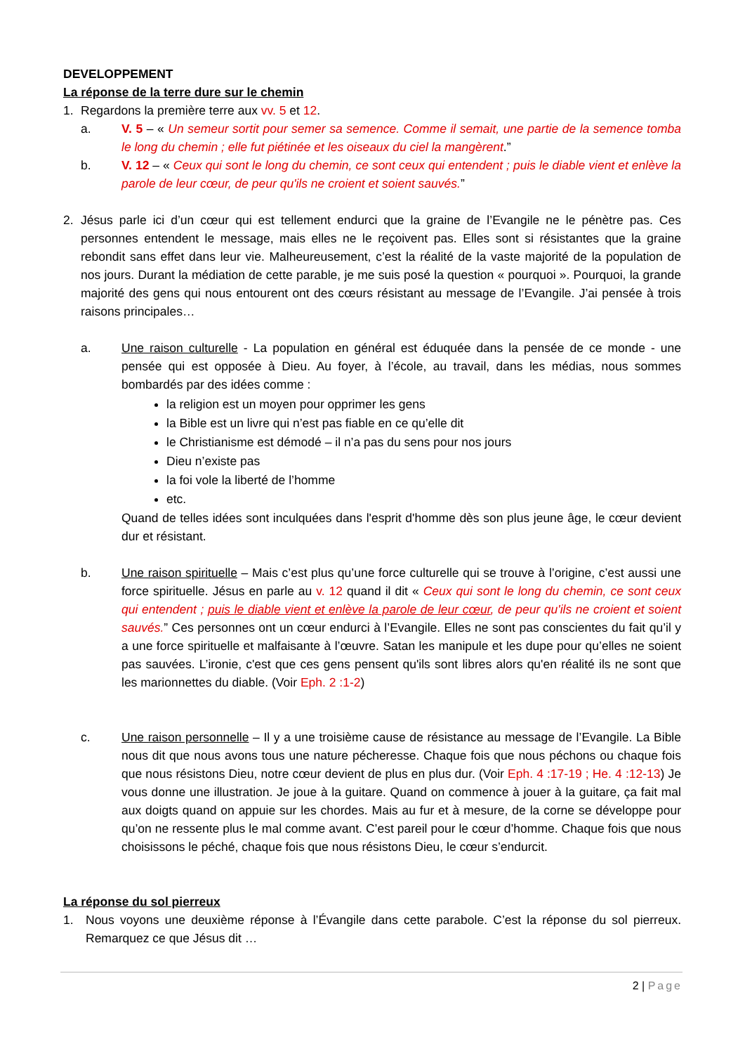DEVELOPPEMENT
La réponse de la terre dure sur le chemin
1. Regardons la première terre aux vv. 5 et 12.
a. V. 5 – « Un semeur sortit pour semer sa semence. Comme il semait, une partie de la semence tomba le long du chemin ; elle fut piétinée et les oiseaux du ciel la mangèrent.”
b. V. 12 – « Ceux qui sont le long du chemin, ce sont ceux qui entendent ; puis le diable vient et enlève la parole de leur cœur, de peur qu'ils ne croient et soient sauvés.”
2. Jésus parle ici d’un cœur qui est tellement endurci que la graine de l’Evangile ne le pénètre pas. Ces personnes entendent le message, mais elles ne le reçoivent pas. Elles sont si résistantes que la graine rebondit sans effet dans leur vie. Malheureusement, c’est la réalité de la vaste majorité de la population de nos jours. Durant la médiation de cette parable, je me suis posé la question « pourquoi ». Pourquoi, la grande majorité des gens qui nous entourent ont des cœurs résistant au message de l’Evangile. J’ai pensée à trois raisons principales…
a. Une raison culturelle - La population en général est éduquée dans la pensée de ce monde - une pensée qui est opposée à Dieu. Au foyer, à l’école, au travail, dans les médias, nous sommes bombardés par des idées comme :
la religion est un moyen pour opprimer les gens
la Bible est un livre qui n’est pas fiable en ce qu’elle dit
le Christianisme est démodé – il n’a pas du sens pour nos jours
Dieu n’existe pas
la foi vole la liberté de l’homme
etc.
Quand de telles idées sont inculquées dans l'esprit d'homme dès son plus jeune âge, le cœur devient dur et résistant.
b. Une raison spirituelle – Mais c’est plus qu’une force culturelle qui se trouve à l’origine, c’est aussi une force spirituelle. Jésus en parle au v. 12 quand il dit « Ceux qui sont le long du chemin, ce sont ceux qui entendent ; puis le diable vient et enlève la parole de leur cœur, de peur qu'ils ne croient et soient sauvés.” Ces personnes ont un cœur endurci à l’Evangile. Elles ne sont pas conscientes du fait qu’il y a une force spirituelle et malfaisante à l’œuvre. Satan les manipule et les dupe pour qu’elles ne soient pas sauvées. L’ironie, c'est que ces gens pensent qu'ils sont libres alors qu'en réalité ils ne sont que les marionnettes du diable. (Voir Eph. 2 :1-2)
c. Une raison personnelle – Il y a une troisième cause de résistance au message de l’Evangile. La Bible nous dit que nous avons tous une nature pécheresse. Chaque fois que nous péchons ou chaque fois que nous résistons Dieu, notre cœur devient de plus en plus dur. (Voir Eph. 4 :17-19 ; He. 4 :12-13) Je vous donne une illustration. Je joue à la guitare. Quand on commence à jouer à la guitare, ça fait mal aux doigts quand on appuie sur les chordes. Mais au fur et à mesure, de la corne se développe pour qu’on ne ressente plus le mal comme avant. C’est pareil pour le cœur d’homme. Chaque fois que nous choisissons le péché, chaque fois que nous résistons Dieu, le cœur s’endurcit.
La réponse du sol pierreux
1. Nous voyons une deuxième réponse à l’Évangile dans cette parabole. C’est la réponse du sol pierreux. Remarquez ce que Jésus dit …
2 | Page